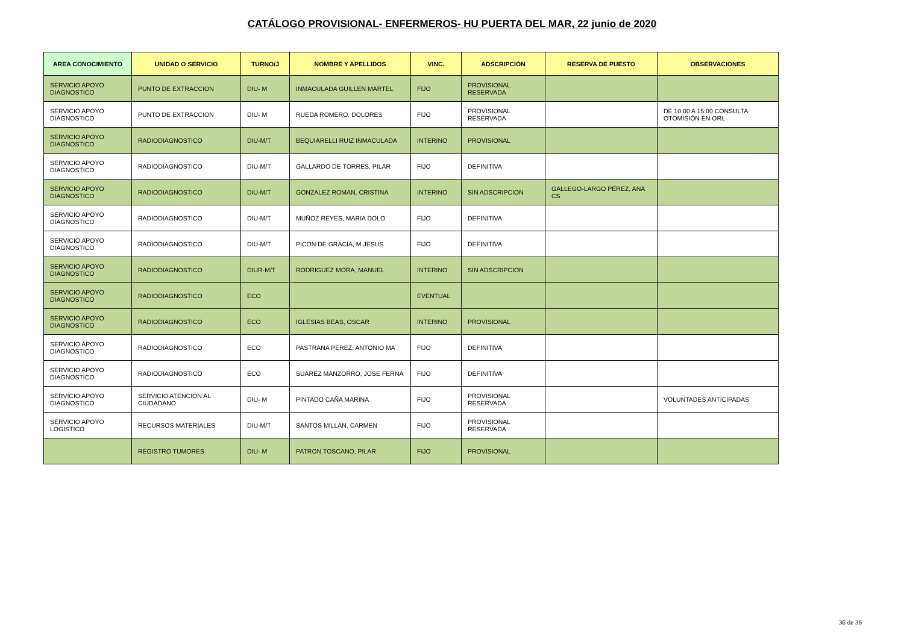CATÁLOGO PROVISIONAL- ENFERMEROS- HU PUERTA DEL MAR, 22 junio de 2020
| AREA CONOCIMIENTO | UNIDAD O SERVICIO | TURNO/J | NOMBRE Y APELLIDOS | VINC. | ADSCRIPCIÓN | RESERVA DE PUESTO | OBSERVACIONES |
| --- | --- | --- | --- | --- | --- | --- | --- |
| SERVICIO APOYO DIAGNOSTICO | PUNTO DE EXTRACCION | DIU- M | INMACULADA GUILLEN MARTEL | FIJO | PROVISIONAL RESERVADA | | |
| SERVICIO APOYO DIAGNOSTICO | PUNTO DE EXTRACCION | DIU- M | RUEDA ROMERO, DOLORES | FIJO | PROVISIONAL RESERVADA | | DE 10:00 A 15:00 CONSULTA OTOMISIÓN EN ORL |
| SERVICIO APOYO DIAGNOSTICO | RADIODIAGNOSTICO | DIU-M/T | BEQUIARELLI RUIZ INMACULADA | INTERINO | PROVISIONAL | | |
| SERVICIO APOYO DIAGNOSTICO | RADIODIAGNOSTICO | DIU-M/T | GALLARDO DE TORRES, PILAR | FIJO | DEFINITIVA | | |
| SERVICIO APOYO DIAGNOSTICO | RADIODIAGNOSTICO | DIU-M/T | GONZALEZ ROMAN, CRISTINA | INTERINO | SIN ADSCRIPCION | GALLEGO-LARGO PÉREZ, ANA CS | |
| SERVICIO APOYO DIAGNOSTICO | RADIODIAGNOSTICO | DIU-M/T | MUÑOZ REYES, MARIA DOLO | FIJO | DEFINITIVA | | |
| SERVICIO APOYO DIAGNOSTICO | RADIODIAGNOSTICO | DIU-M/T | PICON DE GRACIA, M JESUS | FIJO | DEFINITIVA | | |
| SERVICIO APOYO DIAGNOSTICO | RADIODIAGNOSTICO | DIUR-M/T | RODRIGUEZ MORA, MANUEL | INTERINO | SIN ADSCRIPCION | | |
| SERVICIO APOYO DIAGNOSTICO | RADIODIAGNOSTICO | ECO | | EVENTUAL | | | |
| SERVICIO APOYO DIAGNOSTICO | RADIODIAGNOSTICO | ECO | IGLESIAS BEAS, OSCAR | INTERINO | PROVISIONAL | | |
| SERVICIO APOYO DIAGNOSTICO | RADIODIAGNOSTICO | ECO | PASTRANA PEREZ, ANTONIO MA | FIJO | DEFINITIVA | | |
| SERVICIO APOYO DIAGNOSTICO | RADIODIAGNOSTICO | ECO | SUAREZ MANZORRO, JOSE FERNA | FIJO | DEFINITIVA | | |
| SERVICIO APOYO DIAGNOSTICO | SERVICIO ATENCION AL CIUDADANO | DIU- M | PINTADO CAÑA MARINA | FIJO | PROVISIONAL RESERVADA | | VOLUNTADES ANTICIPADAS |
| SERVICIO APOYO LOGISTICO | RECURSOS MATERIALES | DIU-M/T | SANTOS MILLAN, CARMEN | FIJO | PROVISIONAL RESERVADA | | |
| | REGISTRO TUMORES | DIU- M | PATRON TOSCANO, PILAR | FIJO | PROVISIONAL | | |
36 de 36